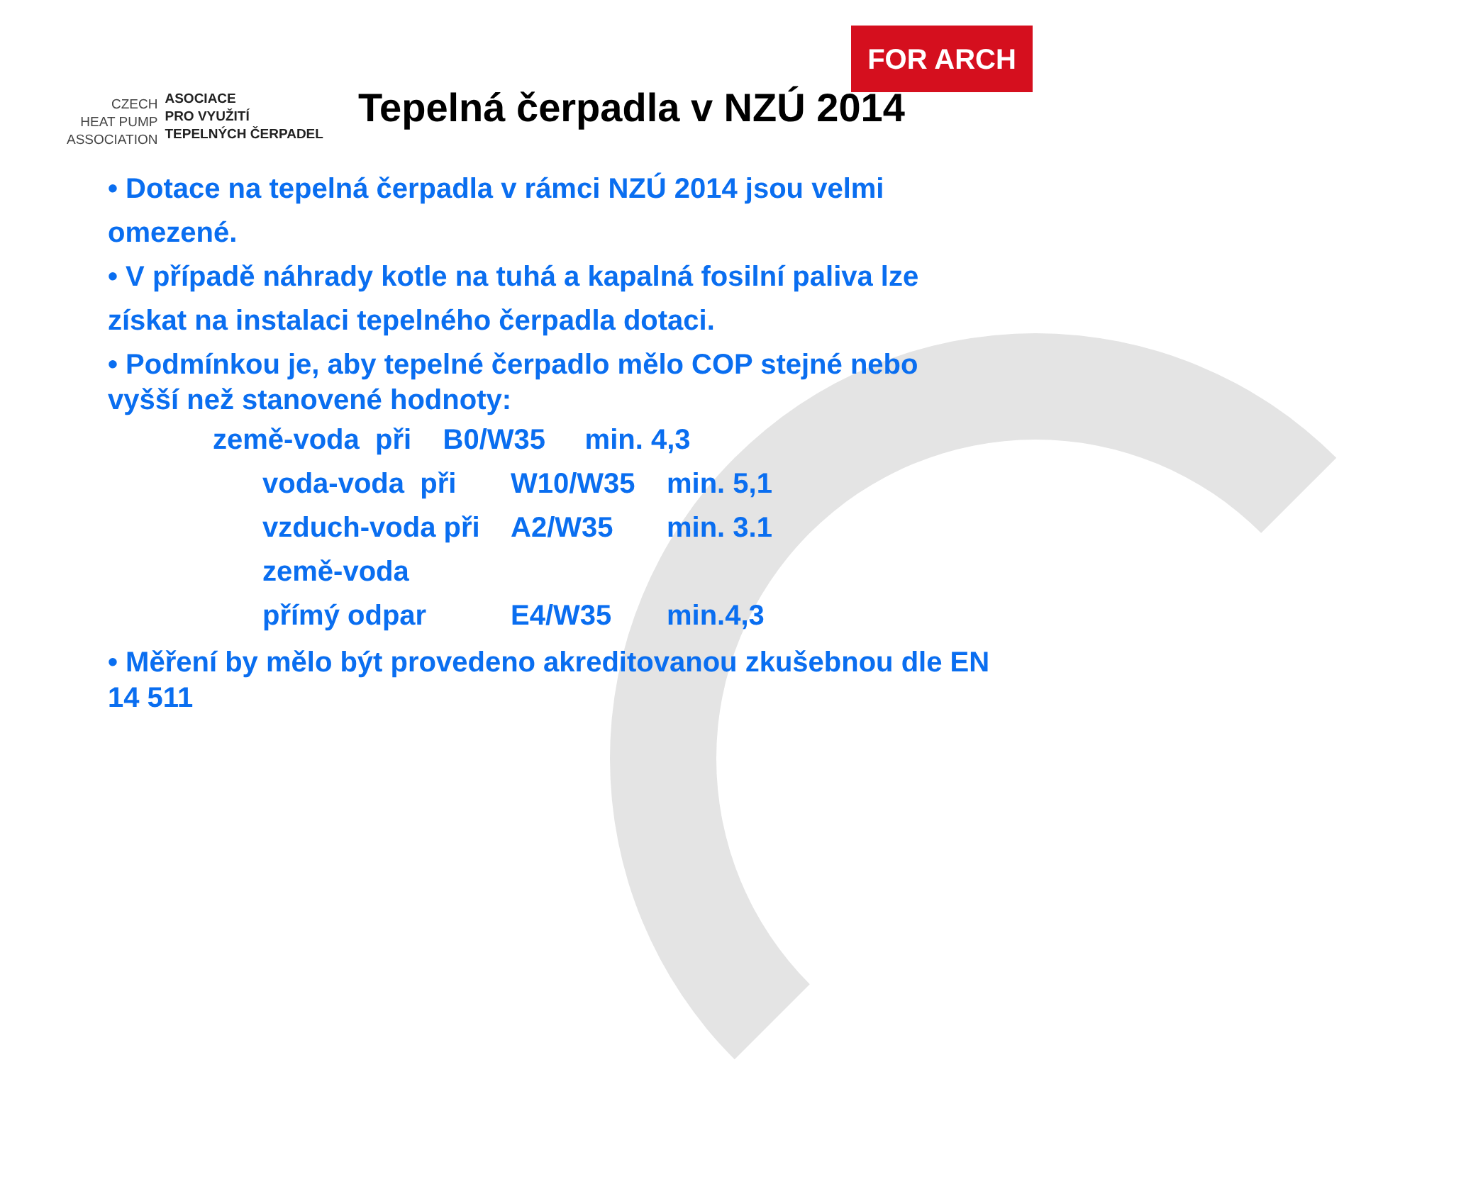CZECH
HEAT PUMP
ASSOCIATION
ASOCIACE
PRO VYUŽITÍ
TEPELNÝCH ČERPADEL
FOR ARCH
Tepelná čerpadla v NZÚ 2014
• Dotace na tepelná čerpadla v rámci NZÚ 2014 jsou velmi omezené.
• V případě náhrady kotle na tuhá a kapalná fosilní paliva lze získat na instalaci tepelného čerpadla dotaci.
• Podmínkou je, aby tepelné čerpadlo mělo COP stejné nebo vyšší než stanovené hodnoty:
země-voda při B0/W35 min. 4,3
voda-voda při W10/W35 min. 5,1 vzduch-voda při A2/W35 min. 3.1 země-voda přímý odpar E4/W35 min.4,3
• Měření by mělo být provedeno akreditovanou zkušebnou dle EN 14 511